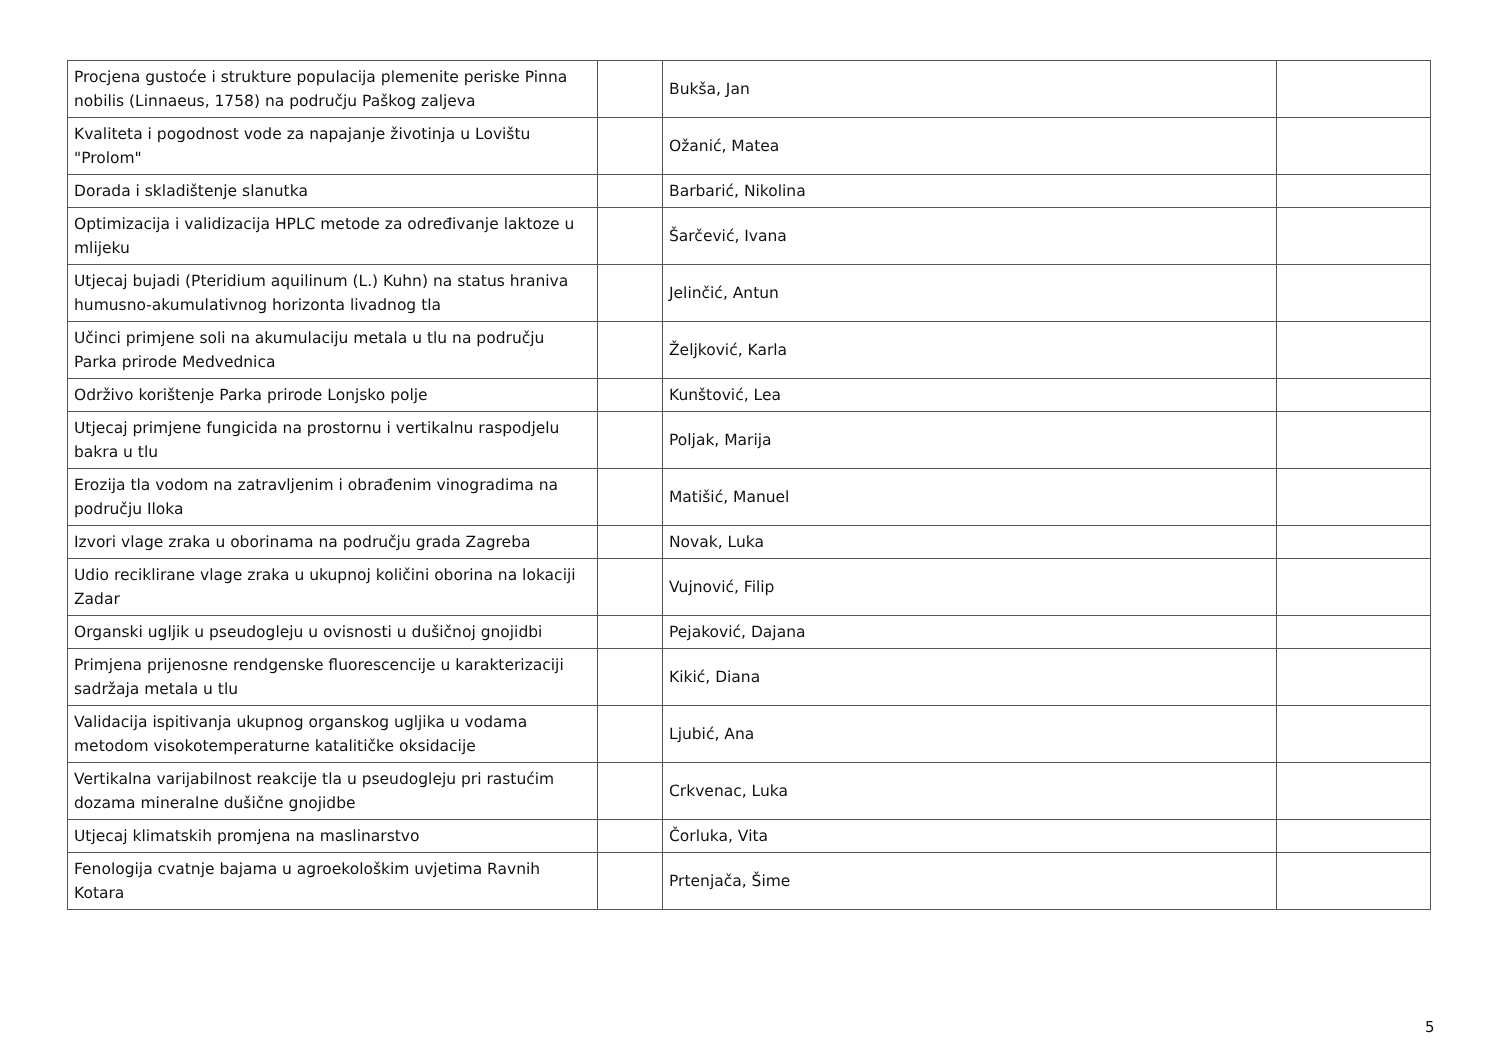| Procjena gustoće i strukture populacija plemenite periske Pinna nobilis (Linnaeus, 1758) na području Paškog zaljeva | | Bukša, Jan | |
| Kvaliteta i pogodnost vode za napajanje životinja u Lovištu "Prolom" | | Ožanić, Matea | |
| Dorada i skladištenje slanutka | | Barbarić, Nikolina | |
| Optimizacija i validizacija HPLC metode za određivanje laktoze u mlijeku | | Šarčević, Ivana | |
| Utjecaj bujadi (Pteridium aquilinum (L.) Kuhn) na status hraniva humusno-akumulativnog horizonta livadnog tla | | Jelinčić, Antun | |
| Učinci primjene soli na akumulaciju metala u tlu na području Parka prirode Medvednica | | Željković, Karla | |
| Održivo korištenje Parka prirode Lonjsko polje | | Kunštović, Lea | |
| Utjecaj primjene fungicida na prostornu i vertikalnu raspodjelu bakra u tlu | | Poljak, Marija | |
| Erozija tla vodom na zatravljenim i obrađenim vinogradima na području Iloka | | Matišić, Manuel | |
| Izvori vlage zraka u oborinama na području grada Zagreba | | Novak, Luka | |
| Udio reciklirane vlage zraka u ukupnoj količini oborina na lokaciji Zadar | | Vujnović, Filip | |
| Organski ugljik u pseudogleju u ovisnosti u dušičnoj gnojidbi | | Pejaković, Dajana | |
| Primjena prijenosne rendgenske fluorescencije u karakterizaciji sadržaja metala u tlu | | Kikić, Diana | |
| Validacija ispitivanja ukupnog organskog ugljika u vodama metodom visokotemperaturne katalitičke oksidacije | | Ljubić, Ana | |
| Vertikalna varijabilnost reakcije tla u pseudogleju pri rastućim dozama mineralne dušične gnojidbe | | Crkvenac, Luka | |
| Utjecaj klimatskih promjena na maslinarstvo | | Čorluka, Vita | |
| Fenologija cvatnje bajama u agroekološkim uvjetima Ravnih Kotara | | Prtenjača, Šime | |
5